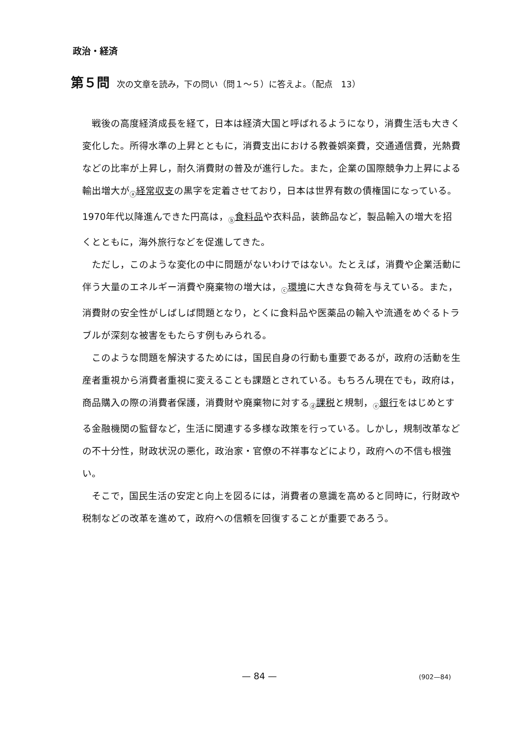政治・経済
第５問 次の文章を読み，下の問い（問１～５）に答えよ。（配点　13）
戦後の高度経済成長を経て，日本は経済大国と呼ばれるようになり，消費生活も大きく変化した。所得水準の上昇とともに，消費支出における教養娯楽費，交通通信費，光熱費などの比率が上昇し，耐久消費財の普及が進行した。また，企業の国際競争力上昇による輸出増大が<sub>ⓐ</sub>経常収支の黒字を定着させており，日本は世界有数の債権国になっている。1970年代以降進んできた円高は，<sub>ⓑ</sub>食料品や衣料品，装飾品など，製品輸入の増大を招くとともに，海外旅行などを促進してきた。
ただし，このような変化の中に問題がないわけではない。たとえば，消費や企業活動に伴う大量のエネルギー消費や廃棄物の増大は，<sub>ⓒ</sub>環境に大きな負荷を与えている。また，消費財の安全性がしばしば問題となり，とくに食料品や医薬品の輸入や流通をめぐるトラブルが深刻な被害をもたらす例もみられる。
このような問題を解決するためには，国民自身の行動も重要であるが，政府の活動を生産者重視から消費者重視に変えることも課題とされている。もちろん現在でも，政府は，商品購入の際の消費者保護，消費財や廃棄物に対する<sub>ⓓ</sub>課税と規制，<sub>ⓔ</sub>銀行をはじめとする金融機関の監督など，生活に関連する多様な政策を行っている。しかし，規制改革などの不十分性，財政状況の悪化，政治家・官僚の不祥事などにより，政府への不信も根強い。
そこで，国民生活の安定と向上を図るには，消費者の意識を高めると同時に，行財政や税制などの改革を進めて，政府への信頼を回復することが重要であろう。
— 84 — (902—84)